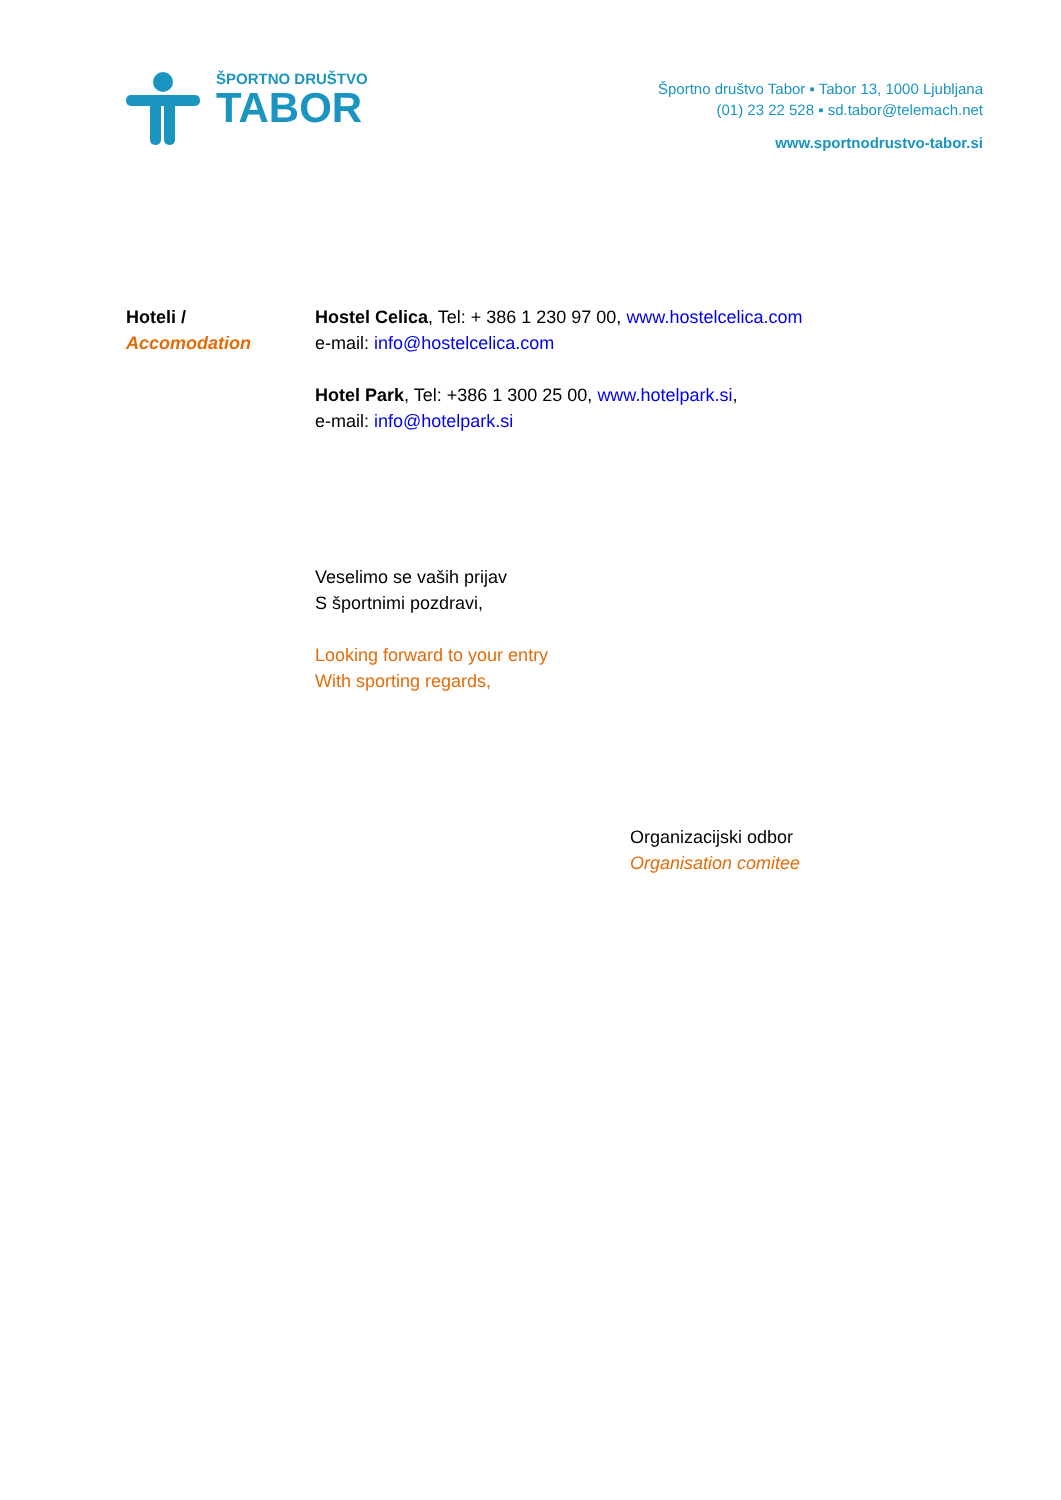ŠPORTNO DRUŠTVO
TABOR
Športno društvo Tabor ▪ Tabor 13, 1000 Ljubljana
(01) 23 22 528 ▪ sd.tabor@telemach.net
www.sportnodrustvo-tabor.si
Hoteli /
Accomodation
Hostel Celica, Tel: + 386 1 230 97 00, www.hostelcelica.com
e-mail: info@hostelcelica.com
Hotel Park, Tel: +386 1 300 25 00, www.hotelpark.si,
e-mail: info@hotelpark.si
Veselimo se vaših prijav
S športnimi pozdravi,
Looking forward to your entry
With sporting regards,
Organizacijski odbor
Organisation comitee